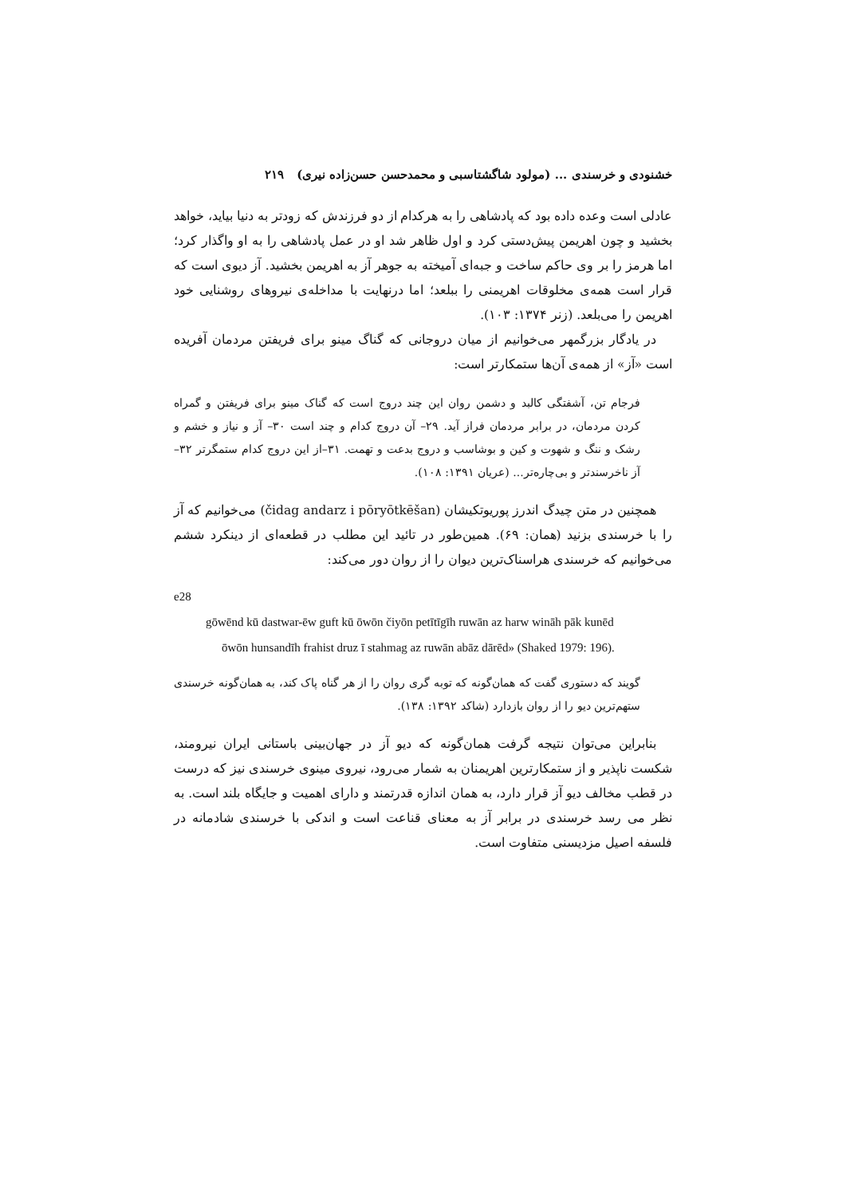خشنودی و خرسندی ... (مولود شاگشتاسبی و محمدحسن حسن‌زاده نیری) ۲۱۹
عادلی است وعده داده بود که پادشاهی را به هرکدام از دو فرزندش که زودتر به دنیا بیاید، خواهد بخشید و چون اهریمن پیش‌دستی کرد و اول ظاهر شد او در عمل پادشاهی را به او واگذار کرد؛ اما هرمز را بر وی حاکم ساخت و جبه‌ای آمیخته به جوهر آز به اهریمن بخشید. آز دیوی است که قرار است همه‌ی مخلوقات اهریمنی را ببلعد؛ اما درنهایت با مداخله‌ی نیروهای روشنایی خود اهریمن را می‌بلعد. (زنر ۱۳۷۴: ۱۰۳).
در یادگار بزرگمهر می‌خوانیم از میان دروجانی که گناگ مینو برای فریفتن مردمان آفریده است «آز» از همه‌ی آن‌ها ستمکارتر است:
فرجام تن، آشفتگی کالبد و دشمن روان این چند دروج است که گناک مینو برای فریفتن و گمراه کردن مردمان، در برابر مردمان فراز آید. ۲۹– آن دروج کدام و چند است ۳۰– آز و نیاز و خشم و رشک و ننگ و شهوت و کین و بوشاسب و دروج بدعت و تهمت. ۳۱–از این دروج کدام ستمگرتر ۳۲– آز ناخرسندتر و بی‌چاره‌تر... (عریان ۱۳۹۱: ۱۰۸).
همچنین در متن چیدگ اندرز پوریوتکیشان (čidag andarz i pōryōtkēšan) می‌خوانیم که آز را با خرسندی بزنید (همان: ۶۹). همین‌طور در تائید این مطلب در قطعه‌ای از دینکرد ششم می‌خوانیم که خرسندی هراسناک‌ترین دیوان را از روان دور می‌کند:
e28
gōwēnd kū dastwar-ēw guft kū ōwōn čiyōn petītīgīh ruwān az harw wināh pāk kunēd
ōwōn hunsandīh frahist druz ī stahmag az ruwān abāz dārēd» (Shaked 1979: 196).
گویند که دستوری گفت که همان‌گونه که توبه گری روان را از هر گناه پاک کند، به همان‌گونه خرسندی ستهم‌ترین دیو را از روان بازدارد (شاکد ۱۳۹۲: ۱۳۸).
بنابراین می‌توان نتیجه گرفت همان‌گونه که دیو آز در جهان‌بینی باستانی ایران نیرومند، شکست ناپذیر و از ستمکارترین اهریمنان به شمار می‌رود، نیروی مینوی خرسندی نیز که درست در قطب مخالف دیو آز قرار دارد، به همان اندازه قدرتمند و دارای اهمیت و جایگاه بلند است. به نظر می رسد خرسندی در برابر آز به معنای قناعت است و اندکی با خرسندی شادمانه در فلسفه اصیل مزدیسنی متفاوت است.